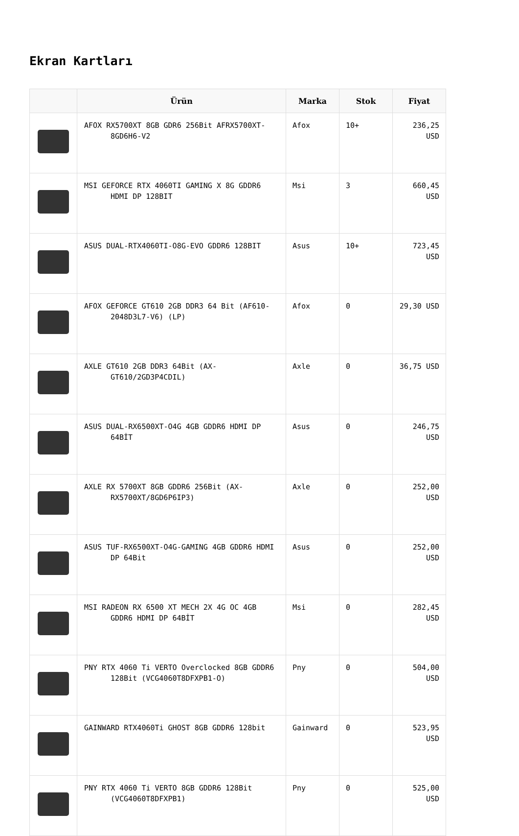Ekran Kartları
| | Ürün | Marka | Stok | Fiyat |
| --- | --- | --- | --- | --- |
| | AFOX RX5700XT 8GB GDR6 256Bit AFRX5700XT- 8GD6H6-V2 | Afox | 10+ | 236,25 USD |
| | MSI GEFORCE RTX 4060TI GAMING X 8G GDDR6 HDMI DP 128BIT | Msi | 3 | 660,45 USD |
| | ASUS DUAL-RTX4060TI-O8G-EVO GDDR6 128BIT | Asus | 10+ | 723,45 USD |
| | AFOX GEFORCE GT610 2GB DDR3 64 Bit (AF610- 2048D3L7-V6) (LP) | Afox | 0 | 29,30 USD |
| | AXLE GT610 2GB DDR3 64Bit (AX- GT610/2GD3P4CDIL) | Axle | 0 | 36,75 USD |
| | ASUS DUAL-RX6500XT-O4G 4GB GDDR6 HDMI DP 64BİT | Asus | 0 | 246,75 USD |
| | AXLE RX 5700XT 8GB GDDR6 256Bit (AX- RX5700XT/8GD6P6IP3) | Axle | 0 | 252,00 USD |
| | ASUS TUF-RX6500XT-O4G-GAMING 4GB GDDR6 HDMI DP 64Bit | Asus | 0 | 252,00 USD |
| | MSI RADEON RX 6500 XT MECH 2X 4G OC 4GB GDDR6 HDMI DP 64BİT | Msi | 0 | 282,45 USD |
| | PNY RTX 4060 Ti VERTO Overclocked 8GB GDDR6 128Bit (VCG4060T8DFXPB1-O) | Pny | 0 | 504,00 USD |
| | GAINWARD RTX4060Ti GHOST 8GB GDDR6 128bit | Gainward | 0 | 523,95 USD |
| | PNY RTX 4060 Ti VERTO 8GB GDDR6 128Bit (VCG4060T8DFXPB1) | Pny | 0 | 525,00 USD |